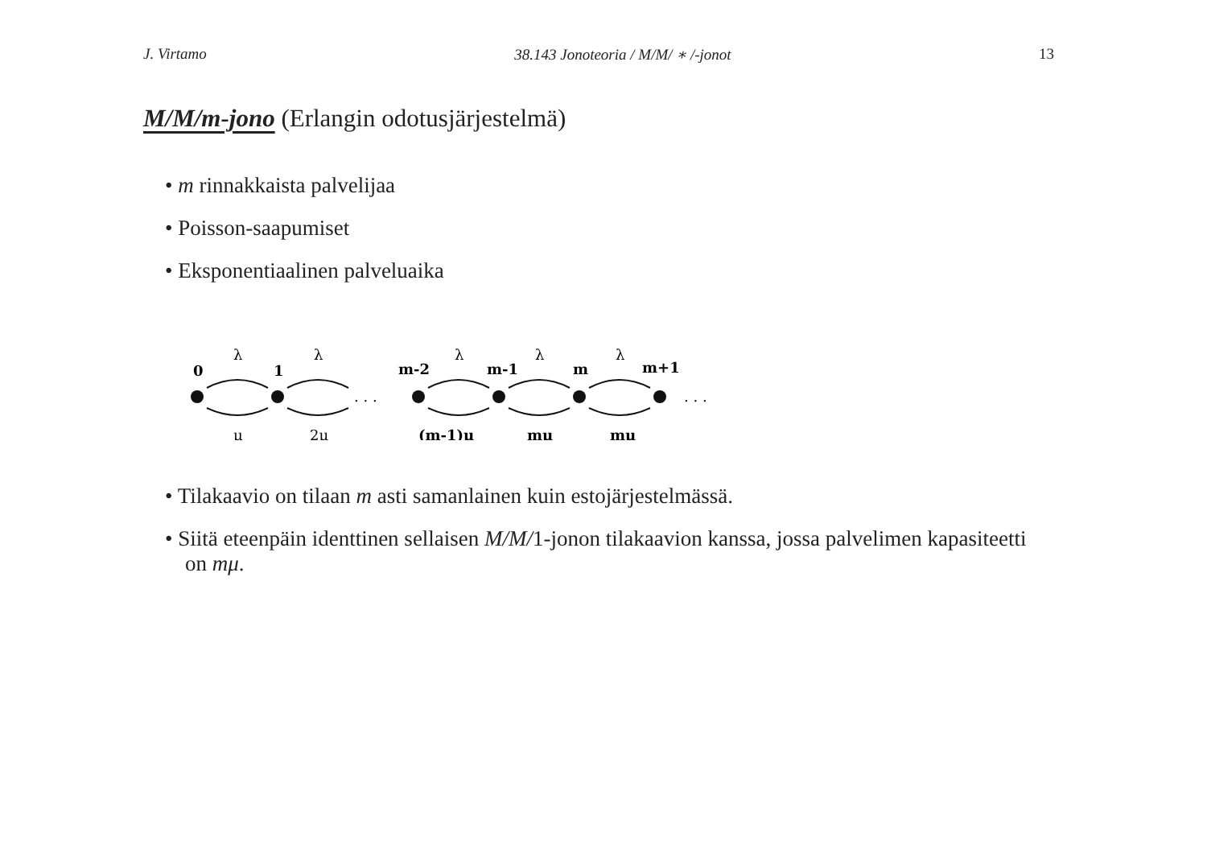J. Virtamo 38.143 Jonoteoria / M/M/ ∗ /-jonot 13
M/M/m-jono (Erlangin odotusjärjestelmä)
• m rinnakkaista palvelijaa
• Poisson-saapumiset
• Eksponentiaalinen palveluaika
0
1
m-2
m-1
m
m+1
λ
λ
λ
λ
λ
μ
2μ
(m-1)μ
mμ
mμ
. . .
. . .
• Tilakaavio on tilaan m asti samanlainen kuin estojärjestelmässä.
• Siitä eteenpäin identtinen sellaisen M/M/1-jonon tilakaavion kanssa, jossa palvelimen kapasiteetti on mμ.